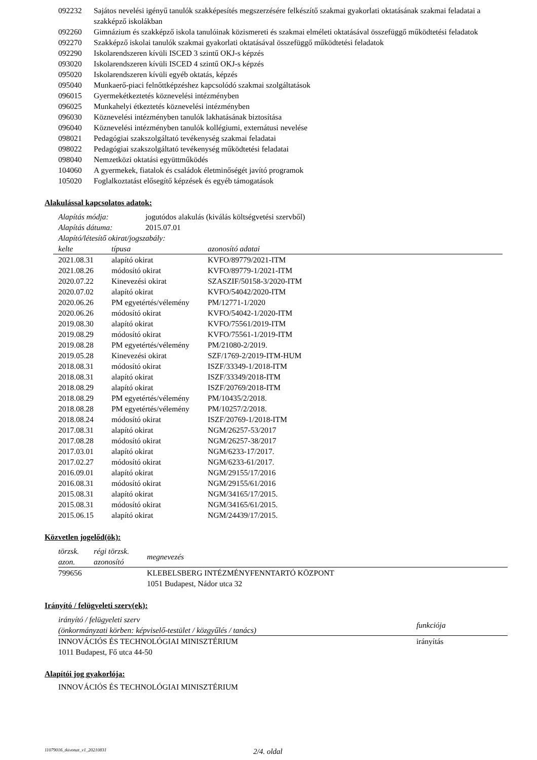| 092232 | Sajátos nevelési igényű tanulók szakképesítés megszerzésére felkészítő szakmai gyakorlati oktatásának szakmai feladatai a szakképző iskolákban |
| 092260 | Gimnázium és szakképző iskola tanulóinak közismereti és szakmai elméleti oktatásával összefüggő működtetési feladatok |
| 092270 | Szakképző iskolai tanulók szakmai gyakorlati oktatásával összefüggő működtetési feladatok |
| 092290 | Iskolarendszeren kívüli ISCED 3 szintű OKJ-s képzés |
| 093020 | Iskolarendszeren kívüli ISCED 4 szintű OKJ-s képzés |
| 095020 | Iskolarendszeren kívüli egyéb oktatás, képzés |
| 095040 | Munkaerő-piaci felnőttképzéshez kapcsolódó szakmai szolgáltatások |
| 096015 | Gyermekétkeztetés köznevelési intézményben |
| 096025 | Munkahelyi étkeztetés köznevelési intézményben |
| 096030 | Köznevelési intézményben tanulók lakhatásának biztosítása |
| 096040 | Köznevelési intézményben tanulók kollégiumi, externátusi nevelése |
| 098021 | Pedagógiai szakszolgáltató tevékenység szakmai feladatai |
| 098022 | Pedagógiai szakszolgáltató tevékenység működtetési feladatai |
| 098040 | Nemzetközi oktatási együttműködés |
| 104060 | A gyermekek, fiatalok és családok életminőségét javító programok |
| 105020 | Foglalkoztatást elősegítő képzések és egyéb támogatások |
Alakulással kapcsolatos adatok:
| Alapítás módja: | jogutódos alakulás (kiválás költségvetési szervből) |
| Alapítás dátuma: | 2015.07.01 |
| Alapító/létesítő okirat/jogszabály: | |
| kelte | típusa | azonosító adatai |
| --- | --- | --- |
| 2021.08.31 | alapító okirat | KVFO/89779/2021-ITM |
| 2021.08.26 | módosító okirat | KVFO/89779-1/2021-ITM |
| 2020.07.22 | Kinevezési okirat | SZASZIF/50158-3/2020-ITM |
| 2020.07.02 | alapító okirat | KVFO/54042/2020-ITM |
| 2020.06.26 | PM egyetértés/vélemény | PM/12771-1/2020 |
| 2020.06.26 | módosító okirat | KVFO/54042-1/2020-ITM |
| 2019.08.30 | alapító okirat | KVFO/75561/2019-ITM |
| 2019.08.29 | módosító okirat | KVFO/75561-1/2019-ITM |
| 2019.08.28 | PM egyetértés/vélemény | PM/21080-2/2019. |
| 2019.05.28 | Kinevezési okirat | SZF/1769-2/2019-ITM-HUM |
| 2018.08.31 | módosító okirat | ISZF/33349-1/2018-ITM |
| 2018.08.31 | alapító okirat | ISZF/33349/2018-ITM |
| 2018.08.29 | alapító okirat | ISZF/20769/2018-ITM |
| 2018.08.29 | PM egyetértés/vélemény | PM/10435/2/2018. |
| 2018.08.28 | PM egyetértés/vélemény | PM/10257/2/2018. |
| 2018.08.24 | módosító okirat | ISZF/20769-1/2018-ITM |
| 2017.08.31 | alapító okirat | NGM/26257-53/2017 |
| 2017.08.28 | módosító okirat | NGM/26257-38/2017 |
| 2017.03.01 | alapító okirat | NGM/6233-17/2017. |
| 2017.02.27 | módosító okirat | NGM/6233-61/2017. |
| 2016.09.01 | alapító okirat | NGM/29155/17/2016 |
| 2016.08.31 | módosító okirat | NGM/29155/61/2016 |
| 2015.08.31 | alapító okirat | NGM/34165/17/2015. |
| 2015.08.31 | módosító okirat | NGM/34165/61/2015. |
| 2015.06.15 | alapító okirat | NGM/24439/17/2015. |
Közvetlen jogelőd(ök):
| törzsk. azon. | régi törzsk. azonosító | megnevezés |
| --- | --- | --- |
| 799656 | | KLEBELSBERG INTÉZMÉNYFENNTARTÓ KÖZPONT 1051 Budapest, Nádor utca 32 |
Irányító / felügyeleti szerv(ek):
| irányító / felügyeleti szerv (önkormányzati körben: képviselő-testület / közgyűlés / tanács) | funkciója |
| --- | --- |
| INNOVÁCIÓS ÉS TECHNOLÓGIAI MINISZTÉRIUM 1011 Budapest, Fő utca 44-50 | irányítás |
Alapítói jog gyakorlója:
INNOVÁCIÓS ÉS TECHNOLÓGIAI MINISZTÉRIUM
11079016_tkivonat_v1_20210831 2/4. oldal